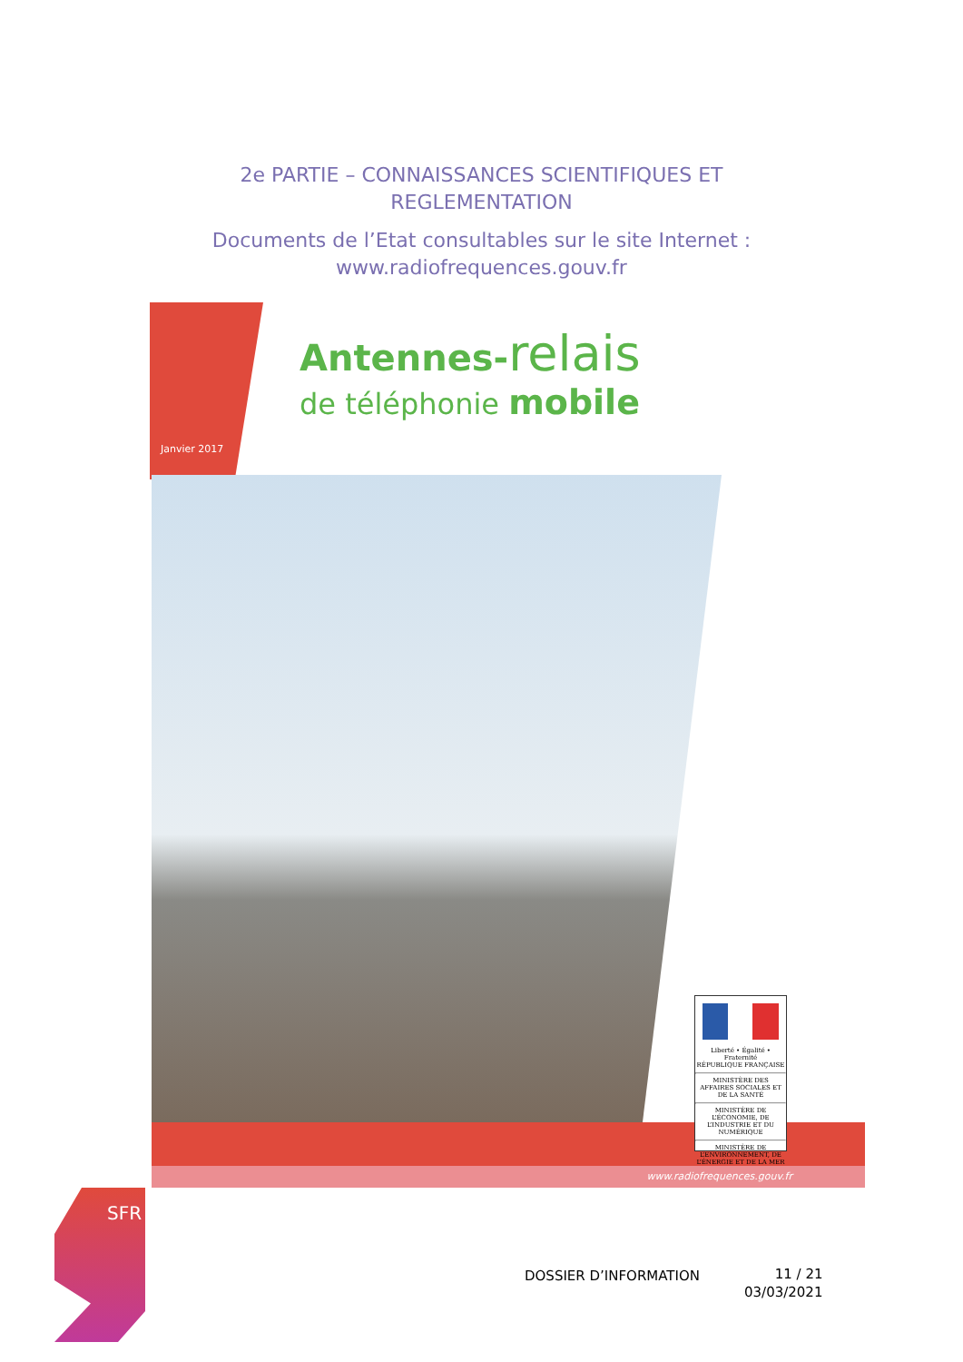2e PARTIE – CONNAISSANCES SCIENTIFIQUES ET
REGLEMENTATION
Documents de l’Etat consultables sur le site Internet :
www.radiofrequences.gouv.fr
Janvier 2017
Antennes-relais
de téléphonie mobile
www.radiofrequences.gouv.fr
Liberté • Égalité • Fraternité
RÉPUBLIQUE FRANÇAISE
MINISTÈRE DES AFFAIRES SOCIALES ET DE LA SANTÉ
MINISTÈRE DE L’ÉCONOMIE, DE L’INDUSTRIE ET DU NUMÉRIQUE
MINISTÈRE DE L’ENVIRONNEMENT, DE L’ÉNERGIE ET DE LA MER
SFR
DOSSIER D’INFORMATION
11 / 21
03/03/2021